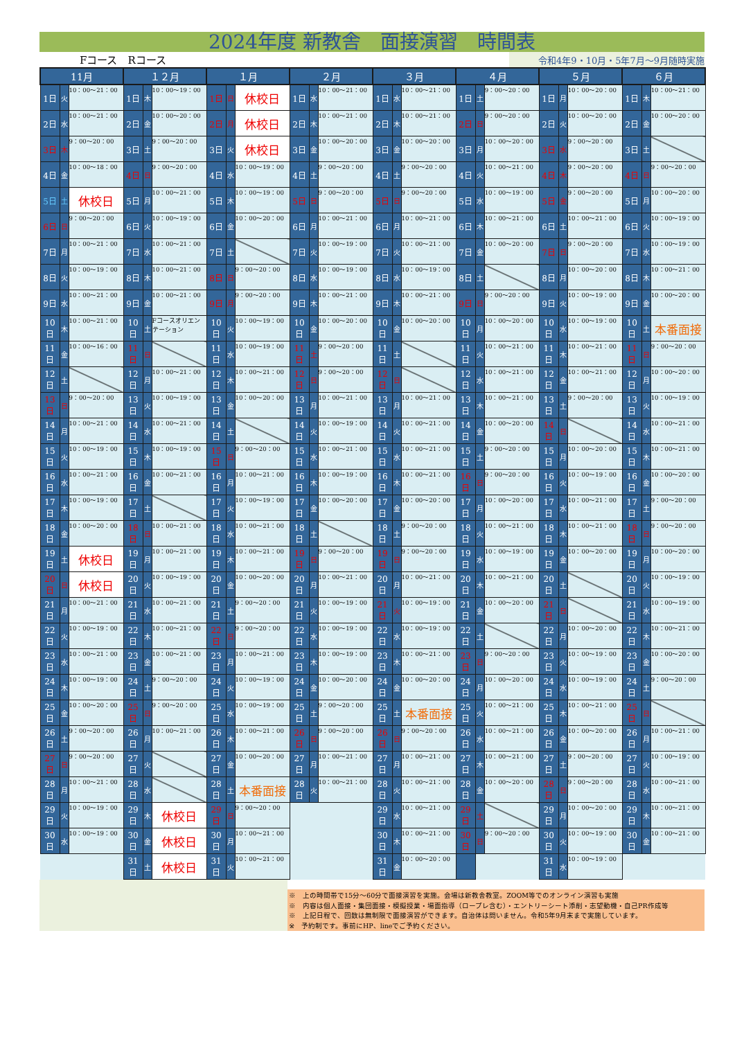2024年度 新教舎　面接演習　時間表
Fコース　Rコース
令和4年9・10月・5年7月～9月随時実施
| 11月 | | | １２月 | | | １月 | | | ２月 | | | ３月 | | | ４月 | | | ５月 | | | ６月 | | |
| --- | --- | --- | --- | --- | --- | --- | --- | --- | --- | --- | --- | --- | --- | --- | --- | --- | --- | --- | --- | --- | --- | --- | --- |
| 1日 | 火 | 10：00～21：00 | 1日 | 木 | 10：00～19：00 | 1日 | 日 | 休校日 | 1日 | 水 | 10：00～21：00 | 1日 | 水 | 10：00～21：00 | 1日 | 土 | 9：00～20：00 | 1日 | 月 | 10：00～20：00 | 1日 | 木 | 10：00～21：00 |
| 2日 | 水 | 10：00～21：00 | 2日 | 金 | 10：00～20：00 | 2日 | 月 | 休校日 | 2日 | 木 | 10：00～21：00 | 2日 | 木 | 10：00～21：00 | 2日 | 日 | 9：00～20：00 | 2日 | 火 | 10：00～20：00 | 2日 | 金 | 10：00～20：00 |
| 3日 | 木 | 9：00～20：00 | 3日 | 土 | 9：00～20：00 | 3日 | 火 | 休校日 | 3日 | 金 | 10：00～20：00 | 3日 | 金 | 10：00～20：00 | 3日 | 月 | 10：00～20：00 | 3日 | 水 | 9：00～20：00 | 3日 | 土 | |
| 4日 | 金 | 10：00～18：00 | 4日 | 日 | 9：00～20：00 | 4日 | 水 | 10：00～19：00 | 4日 | 土 | 9：00～20：00 | 4日 | 土 | 9：00～20：00 | 4日 | 火 | 10：00～21：00 | 4日 | 木 | 9：00～20：00 | 4日 | 日 | 9：00～20：00 |
| 5日 | 土 | 休校日 | 5日 | 月 | 10：00～21：00 | 5日 | 木 | 10：00～19：00 | 5日 | 日 | 9：00～20：00 | 5日 | 日 | 9：00～20：00 | 5日 | 水 | 10：00～19：00 | 5日 | 金 | 9：00～20：00 | 5日 | 月 | 10：00～20：00 |
| 6日 | 日 | 9：00～20：00 | 6日 | 火 | 10：00～19：00 | 6日 | 金 | 10：00～20：00 | 6日 | 月 | 10：00～21：00 | 6日 | 月 | 10：00～21：00 | 6日 | 木 | 10：00～21：00 | 6日 | 土 | 10：00～21：00 | 6日 | 火 | 10：00～19：00 |
| 7日 | 月 | 10：00～21：00 | 7日 | 水 | 10：00～21：00 | 7日 | 土 | | 7日 | 火 | 10：00～19：00 | 7日 | 火 | 10：00～21：00 | 7日 | 金 | 10：00～20：00 | 7日 | 日 | 9：00～20：00 | 7日 | 水 | 10：00～19：00 |
| 8日 | 火 | 10：00～19：00 | 8日 | 木 | 10：00～21：00 | 8日 | 日 | 9：00～20：00 | 8日 | 水 | 10：00～19：00 | 8日 | 水 | 10：00～19：00 | 8日 | 土 | | 8日 | 月 | 10：00～20：00 | 8日 | 木 | 10：00～21：00 |
| 9日 | 水 | 10：00～21：00 | 9日 | 金 | 10：00～21：00 | 9日 | 月 | 9：00～20：00 | 9日 | 木 | 10：00～21：00 | 9日 | 木 | 10：00～21：00 | 9日 | 日 | 9：00～20：00 | 9日 | 火 | 10：00～19：00 | 9日 | 金 | 10：00～20：00 |
| 10日 | 木 | 10：00～21：00 | 10日 | 土 | Fコースオリエンテーション | 10日 | 火 | 10：00～19：00 | 10日 | 金 | 10：00～20：00 | 10日 | 金 | 10：00～20：00 | 10日 | 月 | 10：00～20：00 | 10日 | 水 | 10：00～19：00 | 10日 | 土 | 本番面接 |
| 11日 | 金 | 10：00～16：00 | 11日 | 日 | | 11日 | 水 | 10：00～19：00 | 11日 | 土 | 9：00～20：00 | 11日 | 土 | | 11日 | 火 | 10：00～21：00 | 11日 | 木 | 10：00～21：00 | 11日 | 日 | 9：00～20：00 |
| 12日 | 土 | | 12日 | 月 | 10：00～21：00 | 12日 | 木 | 10：00～21：00 | 12日 | 日 | 9：00～20：00 | 12日 | 日 | | 12日 | 水 | 10：00～21：00 | 12日 | 金 | 10：00～21：00 | 12日 | 月 | 10：00～20：00 |
| 13日 | 日 | 9：00～20：00 | 13日 | 火 | 10：00～19：00 | 13日 | 金 | 10：00～20：00 | 13日 | 月 | 10：00～21：00 | 13日 | 月 | 10：00～21：00 | 13日 | 木 | 10：00～21：00 | 13日 | 土 | 9：00～20：00 | 13日 | 火 | 10：00～19：00 |
| 14日 | 月 | 10：00～21：00 | 14日 | 水 | 10：00～21：00 | 14日 | 土 | | 14日 | 火 | 10：00～19：00 | 14日 | 火 | 10：00～21：00 | 14日 | 金 | 10：00～20：00 | 14日 | 日 | | 14日 | 水 | 10：00～21：00 |
| 15日 | 火 | 10：00～19：00 | 15日 | 木 | 10：00～19：00 | 15日 | 日 | 9：00～20：00 | 15日 | 水 | 10：00～21：00 | 15日 | 水 | 10：00～21：00 | 15日 | 土 | 9：00～20：00 | 15日 | 月 | 10：00～20：00 | 15日 | 木 | 10：00～21：00 |
| 16日 | 水 | 10：00～21：00 | 16日 | 金 | 10：00～21：00 | 16日 | 月 | 10：00～21：00 | 16日 | 木 | 10：00～19：00 | 16日 | 木 | 10：00～21：00 | 16日 | 日 | 9：00～20：00 | 16日 | 火 | 10：00～19：00 | 16日 | 金 | 10：00～20：00 |
| 17日 | 木 | 10：00～19：00 | 17日 | 土 | | 17日 | 火 | 10：00～19：00 | 17日 | 金 | 10：00～20：00 | 17日 | 金 | 10：00～20：00 | 17日 | 月 | 10：00～20：00 | 17日 | 水 | 10：00～21：00 | 17日 | 土 | 9：00～20：00 |
| 18日 | 金 | 10：00～20：00 | 18日 | 日 | 10：00～21：00 | 18日 | 水 | 10：00～21：00 | 18日 | 土 | | 18日 | 土 | 9：00～20：00 | 18日 | 火 | 10：00～21：00 | 18日 | 木 | 10：00～21：00 | 18日 | 日 | 9：00～20：00 |
| 19日 | 土 | 休校日 | 19日 | 月 | 10：00～21：00 | 19日 | 木 | 10：00～21：00 | 19日 | 日 | 9：00～20：00 | 19日 | 日 | 9：00～20：00 | 19日 | 水 | 10：00～19：00 | 19日 | 金 | 10：00～20：00 | 19日 | 月 | 10：00～20：00 |
| 20日 | 日 | 休校日 | 20日 | 火 | 10：00～19：00 | 20日 | 金 | 10：00～20：00 | 20日 | 月 | 10：00～21：00 | 20日 | 月 | 10：00～21：00 | 20日 | 木 | 10：00～21：00 | 20日 | 土 | | 20日 | 火 | 10：00～19：00 |
| 21日 | 月 | 10：00～21：00 | 21日 | 水 | 10：00～21：00 | 21日 | 土 | 9：00～20：00 | 21日 | 火 | 10：00～19：00 | 21日 | 火 | 10：00～19：00 | 21日 | 金 | 10：00～20：00 | 21日 | 日 | | 21日 | 水 | 10：00～19：00 |
| 22日 | 火 | 10：00～19：00 | 22日 | 木 | 10：00～21：00 | 22日 | 日 | 9：00～20：00 | 22日 | 水 | 10：00～19：00 | 22日 | 水 | 10：00～19：00 | 22日 | 土 | | 22日 | 月 | 10：00～20：00 | 22日 | 木 | 10：00～21：00 |
| 23日 | 水 | 10：00～21：00 | 23日 | 金 | 10：00～21：00 | 23日 | 月 | 10：00～21：00 | 23日 | 木 | 10：00～19：00 | 23日 | 木 | 10：00～21：00 | 23日 | 日 | 9：00～20：00 | 23日 | 火 | 10：00～19：00 | 23日 | 金 | 10：00～20：00 |
| 24日 | 木 | 10：00～19：00 | 24日 | 土 | 9：00～20：00 | 24日 | 火 | 10：00～19：00 | 24日 | 金 | 10：00～20：00 | 24日 | 金 | 10：00～20：00 | 24日 | 月 | 10：00～20：00 | 24日 | 水 | 10：00～19：00 | 24日 | 土 | 9：00～20：00 |
| 25日 | 金 | 10：00～20：00 | 25日 | 日 | 9：00～20：00 | 25日 | 水 | 10：00～19：00 | 25日 | 土 | 9：00～20：00 | 25日 | 土 | 本番面接 | 25日 | 火 | 10：00～21：00 | 25日 | 木 | 10：00～21：00 | 25日 | 日 | |
| 26日 | 土 | 9：00～20：00 | 26日 | 月 | 10：00～21：00 | 26日 | 木 | 10：00～21：00 | 26日 | 日 | 9：00～20：00 | 26日 | 日 | 9：00～20：00 | 26日 | 水 | 10：00～21：00 | 26日 | 金 | 10：00～20：00 | 26日 | 月 | 10：00～21：00 |
| 27日 | 日 | 9：00～20：00 | 27日 | 火 | | 27日 | 金 | 10：00～20：00 | 27日 | 月 | 10：00～21：00 | 27日 | 月 | 10：00～21：00 | 27日 | 木 | 10：00～21：00 | 27日 | 土 | 9：00～20：00 | 27日 | 火 | 10：00～19：00 |
| 28日 | 月 | 10：00～21：00 | 28日 | 水 | | 28日 | 土 | 本番面接 | 28日 | 火 | 10：00～21：00 | 28日 | 火 | 10：00～21：00 | 28日 | 金 | 10：00～20：00 | 28日 | 日 | 9：00～20：00 | 28日 | 水 | 10：00～21：00 |
| 29日 | 火 | 10：00～19：00 | 29日 | 木 | 休校日 | 29日 | 日 | 9：00～20：00 | | | | 29日 | 水 | 10：00～21：00 | 29日 | 土 | | 29日 | 月 | 10：00～20：00 | 29日 | 木 | 10：00～21：00 |
| 30日 | 水 | 10：00～19：00 | 30日 | 金 | 休校日 | 30日 | 月 | 10：00～21：00 | | | | 30日 | 木 | 10：00～21：00 | 30日 | 日 | 9：00～20：00 | 30日 | 火 | 10：00～19：00 | 30日 | 金 | 10：00～21：00 |
| | | | 31日 | 土 | 休校日 | 31日 | 火 | 10：00～21：00 | | | | 31日 | 金 | 10：00～20：00 | | | | 31日 | 水 | 10：00～19：00 | | | |
※　上の時間帯で15分～60分で面接演習を実施。会場は新教舎教室。ZOOM等でのオンライン演習も実施
※　内容は個人面接・集団面接・模擬授業・場面指導（ロープレ含む）・エントリーシート添削・志望動機・自己PR作成等
※　上記日程で、回数は無制限で面接演習ができます。自治体は問いません。令和5年9月末まで実施しています。
※　予約制です。事前にHP、lineでご予約ください。